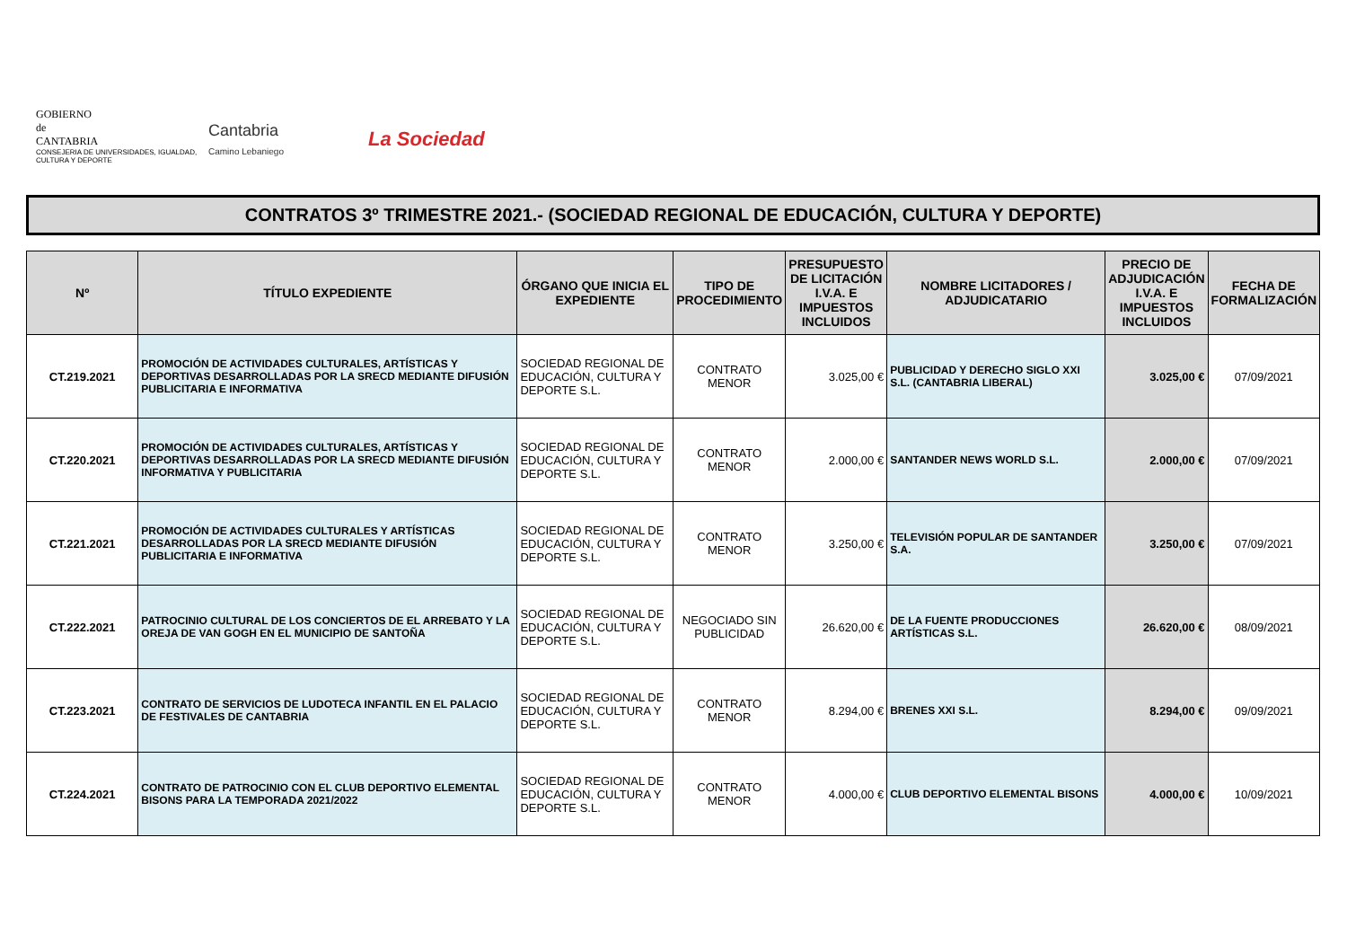GOBIERNO
de
CANTABRIA
CONSEJERIA DE UNIVERSIDADES, IGUALDAD,
CULTURA Y DEPORTE
Cantabria
Camino Lebaniego
La Sociedad
CONTRATOS 3º TRIMESTRE 2021.- (SOCIEDAD REGIONAL DE EDUCACIÓN, CULTURA Y DEPORTE)
| Nº | TÍTULO EXPEDIENTE | ÓRGANO QUE INICIA EL EXPEDIENTE | TIPO DE PROCEDIMIENTO | PRESUPUESTO DE LICITACIÓN I.V.A. E IMPUESTOS INCLUIDOS | NOMBRE LICITADORES / ADJUDICATARIO | PRECIO DE ADJUDICACIÓN I.V.A. E IMPUESTOS INCLUIDOS | FECHA DE FORMALIZACIÓN |
| --- | --- | --- | --- | --- | --- | --- | --- |
| CT.219.2021 | PROMOCIÓN DE ACTIVIDADES CULTURALES, ARTÍSTICAS Y DEPORTIVAS DESARROLLADAS POR LA SRECD MEDIANTE DIFUSIÓN PUBLICITARIA E INFORMATIVA | SOCIEDAD REGIONAL DE EDUCACIÓN, CULTURA Y DEPORTE S.L. | CONTRATO MENOR | 3.025,00 € | PUBLICIDAD Y DERECHO SIGLO XXI S.L. (CANTABRIA LIBERAL) | 3.025,00 € | 07/09/2021 |
| CT.220.2021 | PROMOCIÓN DE ACTIVIDADES CULTURALES, ARTÍSTICAS Y DEPORTIVAS DESARROLLADAS POR LA SRECD MEDIANTE DIFUSIÓN INFORMATIVA Y PUBLICITARIA | SOCIEDAD REGIONAL DE EDUCACIÓN, CULTURA Y DEPORTE S.L. | CONTRATO MENOR | 2.000,00 € | SANTANDER NEWS WORLD S.L. | 2.000,00 € | 07/09/2021 |
| CT.221.2021 | PROMOCIÓN DE ACTIVIDADES CULTURALES Y ARTÍSTICAS DESARROLLADAS POR LA SRECD MEDIANTE DIFUSIÓN PUBLICITARIA E INFORMATIVA | SOCIEDAD REGIONAL DE EDUCACIÓN, CULTURA Y DEPORTE S.L. | CONTRATO MENOR | 3.250,00 € | TELEVISIÓN POPULAR DE SANTANDER S.A. | 3.250,00 € | 07/09/2021 |
| CT.222.2021 | PATROCINIO CULTURAL DE LOS CONCIERTOS DE EL ARREBATO Y LA OREJA DE VAN GOGH EN EL MUNICIPIO DE SANTOÑA | SOCIEDAD REGIONAL DE EDUCACIÓN, CULTURA Y DEPORTE S.L. | NEGOCIADO SIN PUBLICIDAD | 26.620,00 € | DE LA FUENTE PRODUCCIONES ARTÍSTICAS S.L. | 26.620,00 € | 08/09/2021 |
| CT.223.2021 | CONTRATO DE SERVICIOS DE LUDOTECA INFANTIL EN EL PALACIO DE FESTIVALES DE CANTABRIA | SOCIEDAD REGIONAL DE EDUCACIÓN, CULTURA Y DEPORTE S.L. | CONTRATO MENOR | 8.294,00 € | BRENES XXI S.L. | 8.294,00 € | 09/09/2021 |
| CT.224.2021 | CONTRATO DE PATROCINIO CON EL CLUB DEPORTIVO ELEMENTAL BISONS PARA LA TEMPORADA 2021/2022 | SOCIEDAD REGIONAL DE EDUCACIÓN, CULTURA Y DEPORTE S.L. | CONTRATO MENOR | 4.000,00 € | CLUB DEPORTIVO ELEMENTAL BISONS | 4.000,00 € | 10/09/2021 |